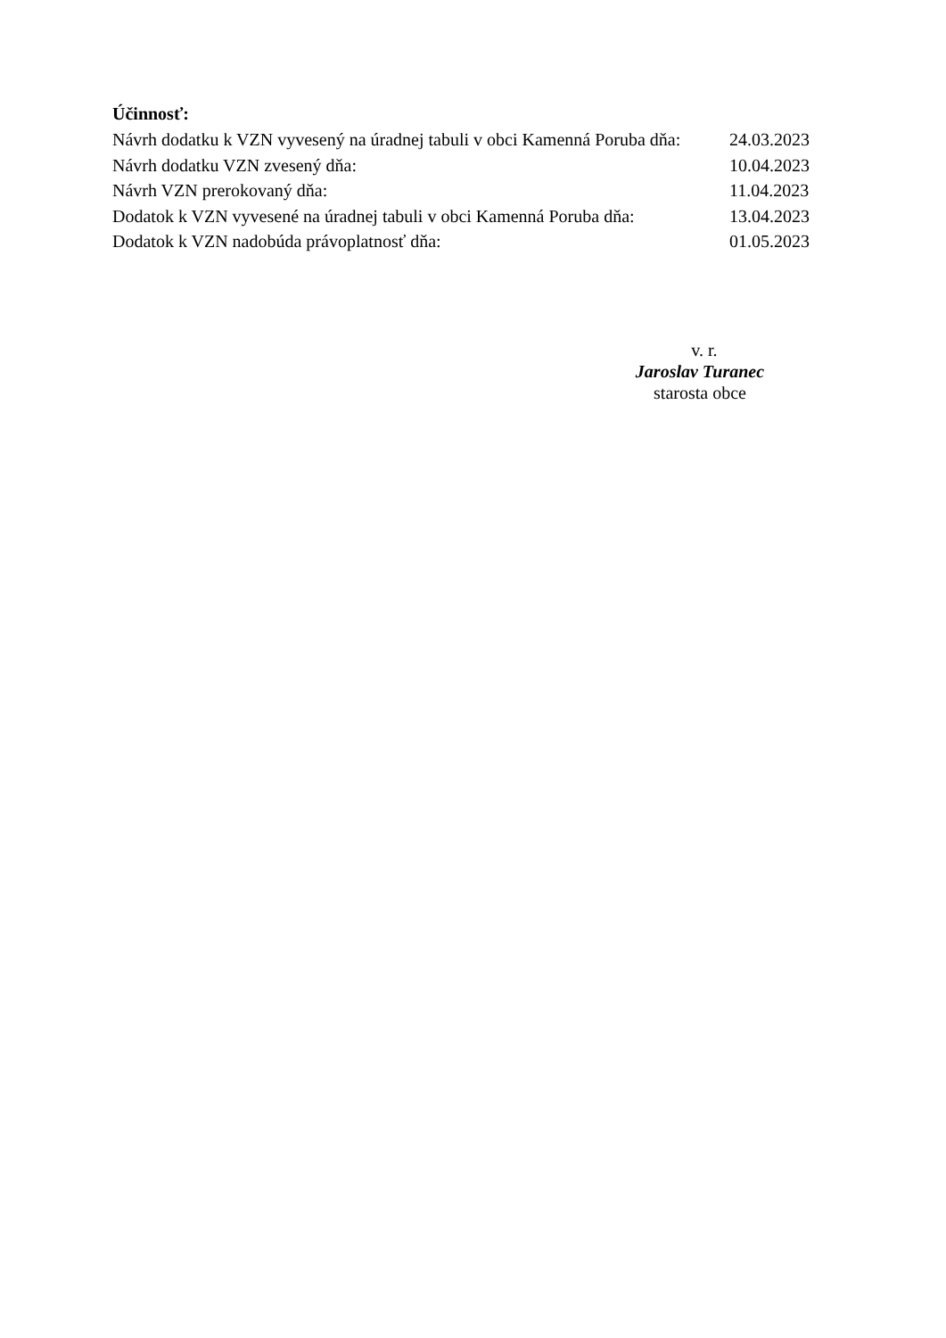Účinnosť:
Návrh dodatku k VZN vyvesený na úradnej tabuli v obci Kamenná Poruba dňa: 24.03.2023
Návrh dodatku VZN zvesený dňa: 10.04.2023
Návrh VZN prerokovaný dňa: 11.04.2023
Dodatok k VZN vyvesené na úradnej tabuli v obci Kamenná Poruba dňa: 13.04.2023
Dodatok k VZN nadobúda právoplatnosť dňa: 01.05.2023
v. r.
Jaroslav Turanec
starosta obce